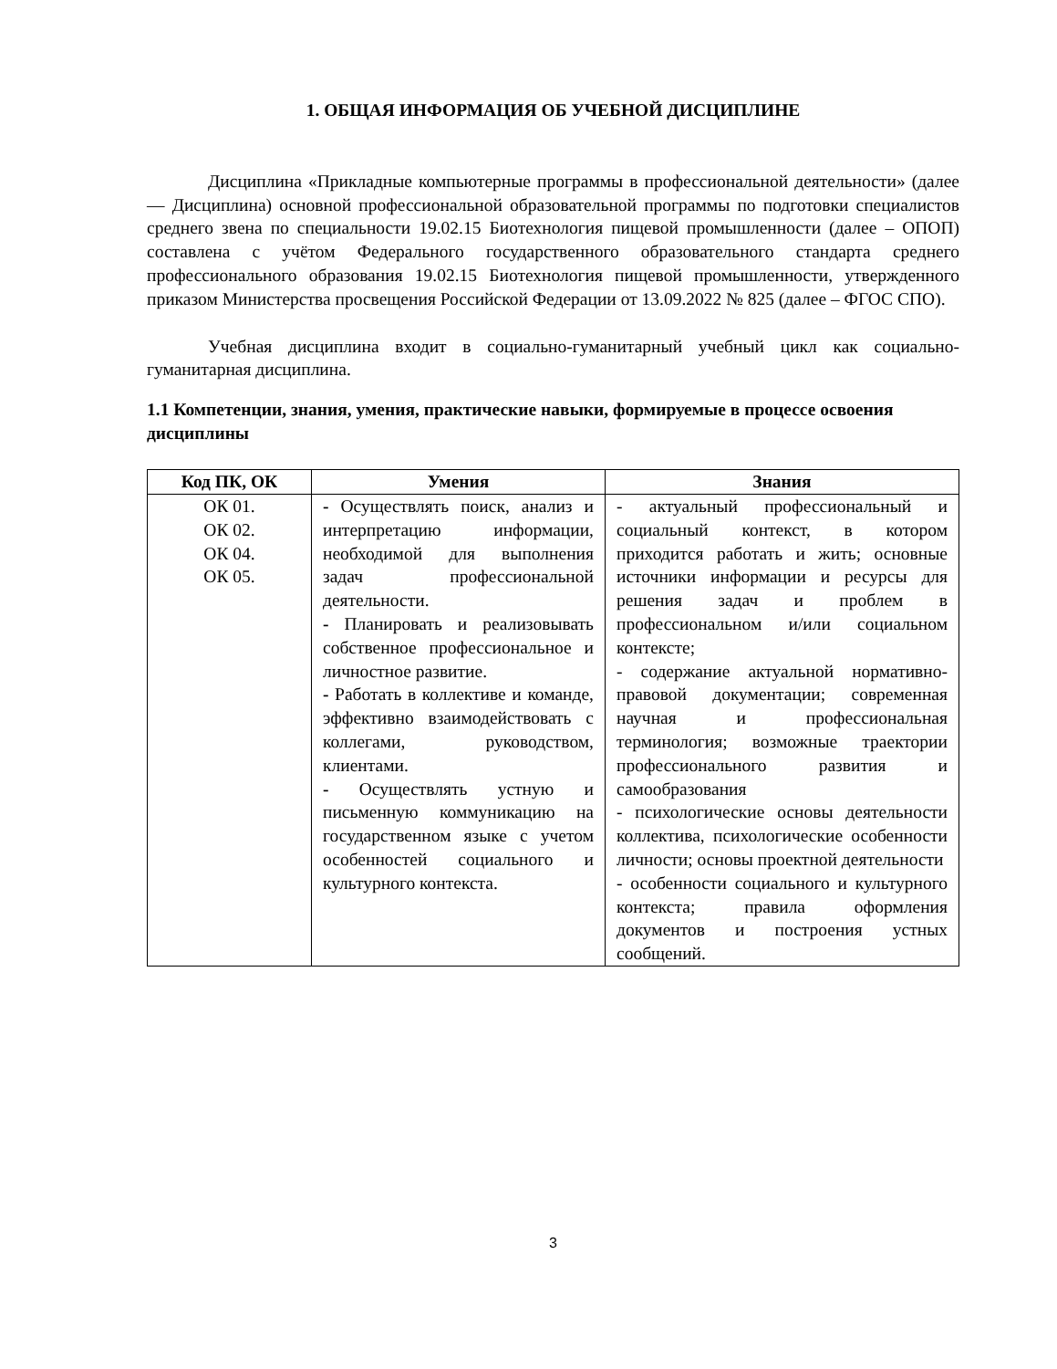1. ОБЩАЯ ИНФОРМАЦИЯ ОБ УЧЕБНОЙ ДИСЦИПЛИНЕ
Дисциплина «Прикладные компьютерные программы в профессиональной деятельности» (далее — Дисциплина) основной профессиональной образовательной программы по подготовки специалистов среднего звена по специальности 19.02.15 Биотехнология пищевой промышленности (далее – ОПОП) составлена с учётом Федерального государственного образовательного стандарта среднего профессионального образования 19.02.15 Биотехнология пищевой промышленности, утвержденного приказом Министерства просвещения Российской Федерации от 13.09.2022 № 825 (далее – ФГОС СПО).
Учебная дисциплина входит в социально-гуманитарный учебный цикл как социально-гуманитарная дисциплина.
1.1 Компетенции, знания, умения, практические навыки, формируемые в процессе освоения дисциплины
| Код ПК, ОК | Умения | Знания |
| --- | --- | --- |
| ОК 01. ОК 02. ОК 04. ОК 05. | - Осуществлять поиск, анализ и интерпретацию информации, необходимой для выполнения задач профессиональной деятельности. - Планировать и реализовывать собственное профессиональное и личностное развитие. - Работать в коллективе и команде, эффективно взаимодействовать с коллегами, руководством, клиентами. - Осуществлять устную и письменную коммуникацию на государственном языке с учетом особенностей социального и культурного контекста. | - актуальный профессиональный и социальный контекст, в котором приходится работать и жить; основные источники информации и ресурсы для решения задач и проблем в профессиональном и/или социальном контексте; - содержание актуальной нормативно-правовой документации; современная научная и профессиональная терминология; возможные траектории профессионального развития и самообразования - психологические основы деятельности коллектива, психологические особенности личности; основы проектной деятельности - особенности социального и культурного контекста; правила оформления документов и построения устных сообщений. |
3